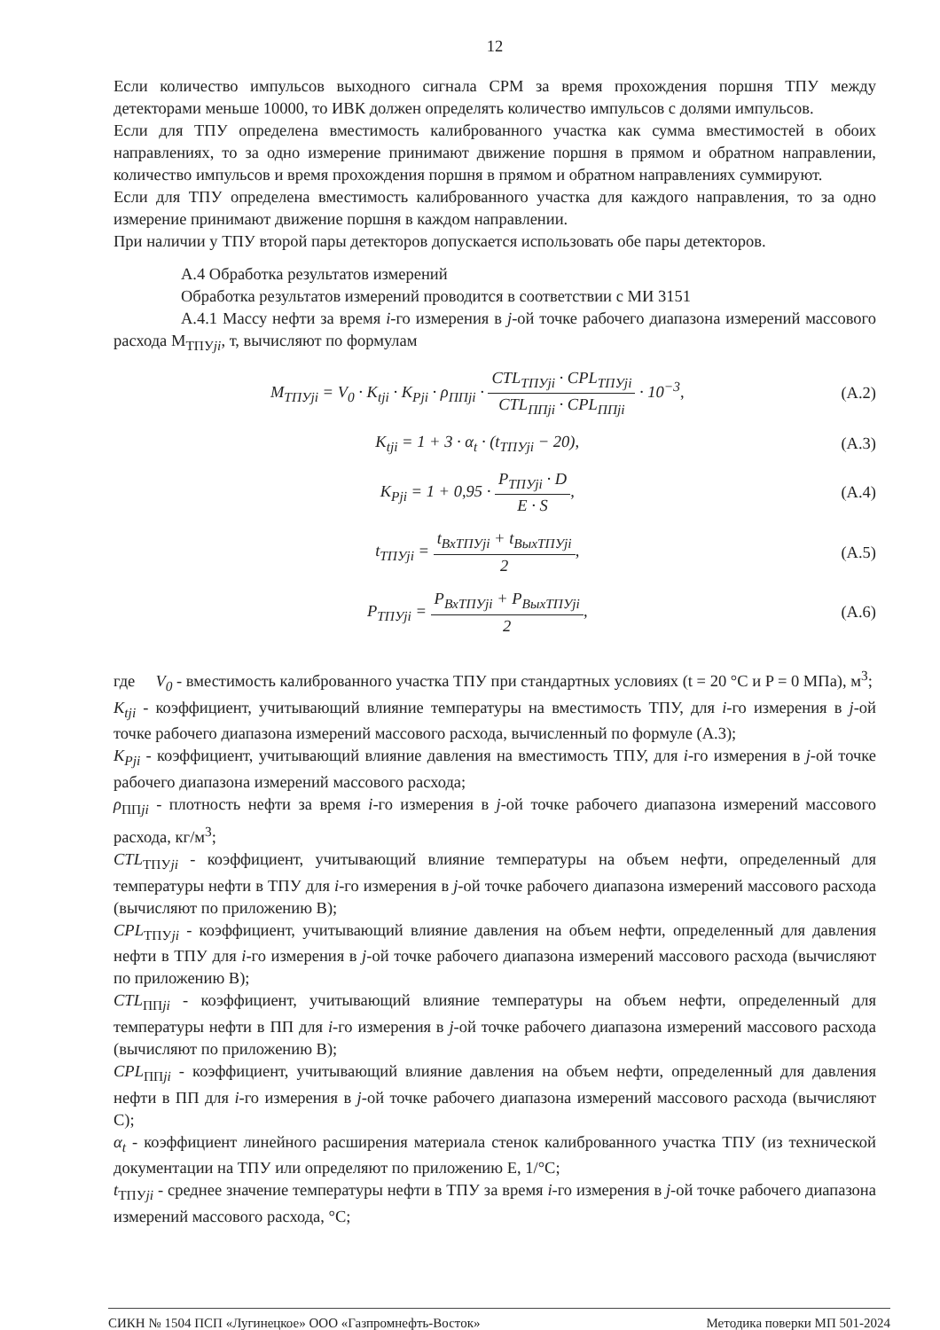12
Если количество импульсов выходного сигнала СРМ за время прохождения поршня ТПУ между детекторами меньше 10000, то ИВК должен определять количество импульсов с долями импульсов.
Если для ТПУ определена вместимость калиброванного участка как сумма вместимостей в обоих направлениях, то за одно измерение принимают движение поршня в прямом и обратном направлении, количество импульсов и время прохождения поршня в прямом и обратном направлениях суммируют.
Если для ТПУ определена вместимость калиброванного участка для каждого направления, то за одно измерение принимают движение поршня в каждом направлении.
При наличии у ТПУ второй пары детекторов допускается использовать обе пары детекторов.
А.4 Обработка результатов измерений
Обработка результатов измерений проводится в соответствии с МИ 3151
А.4.1 Массу нефти за время i-го измерения в j-ой точке рабочего диапазона измерений массового расхода М<sub>ТПУji</sub>, т, вычисляют по формулам
М<sub>ТПУji</sub> = V<sub>0</sub> · K<sub>tji</sub> · K<sub>Pji</sub> · ρ<sub>ППji</sub> · CTL<sub>ТПУji</sub> · CPL<sub>ТПУji</sub> CTL<sub>ППji</sub> · CPL<sub>ППji</sub> · 10<sup>−3</sup>,
(А.2)
K<sub>tji</sub> = 1 + 3 · α<sub>t</sub> · (t<sub>ТПУji</sub> − 20),
(А.3)
K<sub>Pji</sub> = 1 + 0,95 · P<sub>ТПУji</sub> · D E · S,
(А.4)
t<sub>ТПУji</sub> = t<sub>ВхТПУji</sub> + t<sub>ВыхТПУji</sub> 2,
(А.5)
P<sub>ТПУji</sub> = P<sub>ВхТПУji</sub> + P<sub>ВыхТПУji</sub> 2,
(А.6)
где V<sub>0</sub> - вместимость калиброванного участка ТПУ при стандартных условиях (t = 20 °C и P = 0 МПа), м<sup>3</sup>;
K<sub>tji</sub> - коэффициент, учитывающий влияние температуры на вместимость ТПУ, для i-го измерения в j-ой точке рабочего диапазона измерений массового расхода, вычисленный по формуле (А.3);
K<sub>Pji</sub> - коэффициент, учитывающий влияние давления на вместимость ТПУ, для i-го измерения в j-ой точке рабочего диапазона измерений массового расхода;
ρ<sub>ППji</sub> - плотность нефти за время i-го измерения в j-ой точке рабочего диапазона измерений массового расхода, кг/м<sup>3</sup>;
CTL<sub>ТПУji</sub> - коэффициент, учитывающий влияние температуры на объем нефти, определенный для температуры нефти в ТПУ для i-го измерения в j-ой точке рабочего диапазона измерений массового расхода (вычисляют по приложению В);
CPL<sub>ТПУji</sub> - коэффициент, учитывающий влияние давления на объем нефти, определенный для давления нефти в ТПУ для i-го измерения в j-ой точке рабочего диапазона измерений массового расхода (вычисляют по приложению В);
CTL<sub>ППji</sub> - коэффициент, учитывающий влияние температуры на объем нефти, определенный для температуры нефти в ПП для i-го измерения в j-ой точке рабочего диапазона измерений массового расхода (вычисляют по приложению В);
CPL<sub>ППji</sub> - коэффициент, учитывающий влияние давления на объем нефти, определенный для давления нефти в ПП для i-го измерения в j-ой точке рабочего диапазона измерений массового расхода (вычисляют С);
α<sub>t</sub> - коэффициент линейного расширения материала стенок калиброванного участка ТПУ (из технической документации на ТПУ или определяют по приложению Е, 1/°С;
t<sub>ТПУji</sub> - среднее значение температуры нефти в ТПУ за время i-го измерения в j-ой точке рабочего диапазона измерений массового расхода, °С;
СИКН № 1504 ПСП «Лугинецкое» ООО «Газпромнефть-Восток» Методика поверки МП 501-2024